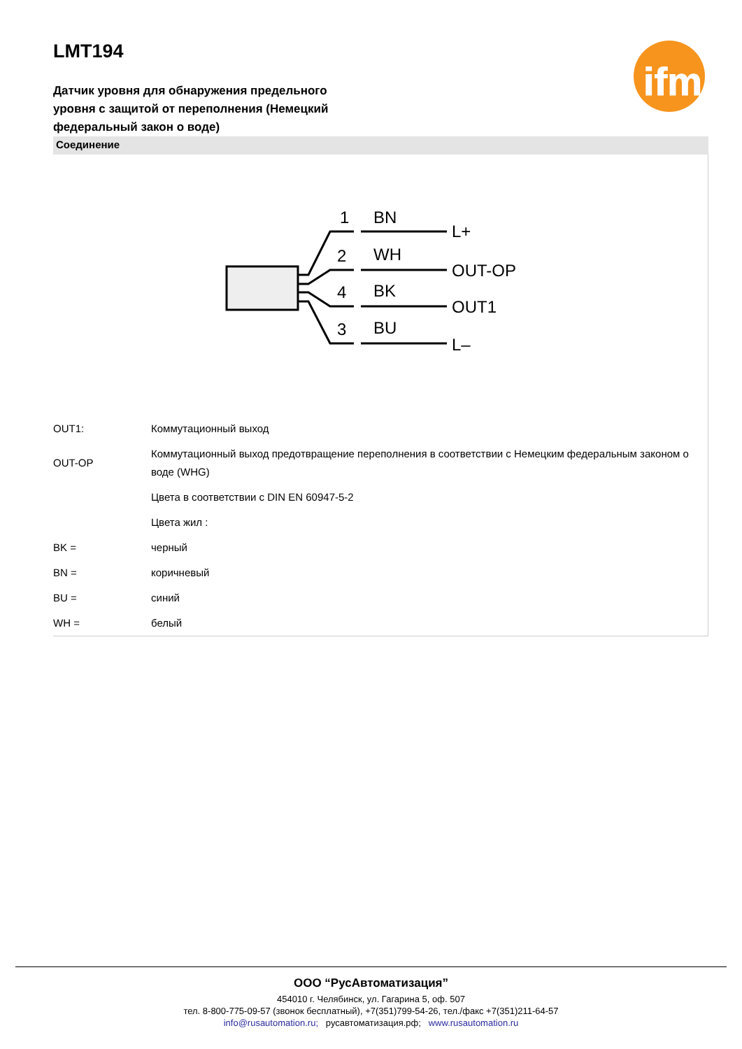ifm
LMT194
Датчик уровня для обнаружения предельного уровня с защитой от переполнения (Немецкий федеральный закон о воде)
Соединение
1
BN
L+
2
WH
OUT-OP
4
BK
OUT1
3
BU
L–
| OUT1: | Коммутационный выход |
| OUT-OP | Коммутационный выход предотвращение переполнения в соответствии с Немецким федеральным законом о воде (WHG) |
| | Цвета в соответствии с DIN EN 60947-5-2 |
| | Цвета жил : |
| BK = | черный |
| BN = | коричневый |
| BU = | синий |
| WH = | белый |
ООО “РусАвтоматизация”
454010 г. Челябинск, ул. Гагарина 5, оф. 507
тел. 8-800-775-09-57 (звонок бесплатный), +7(351)799-54-26, тел./факс +7(351)211-64-57
info@rusautomation.ru; русавтоматизация.рф; www.rusautomation.ru